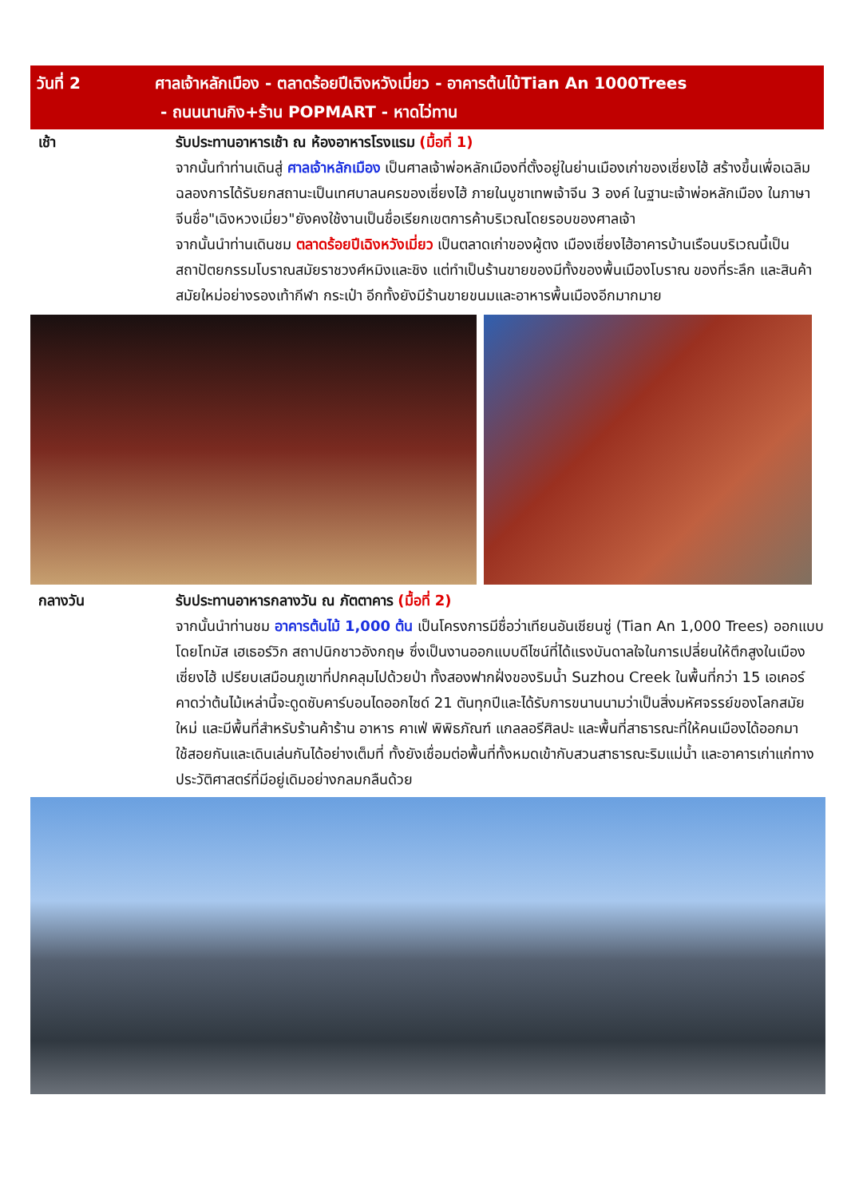วันที่ 2 ศาลเจ้าหลักเมือง - ตลาดร้อยปีเฉิงหวังเมี่ยว - อาคารต้นไม้Tian An 1000Trees
- ถนนนานกิง+ร้าน POPMART - หาดไว่ทาน
เช้า รับประทานอาหารเช้า ณ ห้องอาหารโรงแรม (มื้อที่ 1)
จากนั้นทำท่านเดินสู่ ศาลเจ้าหลักเมือง เป็นศาลเจ้าพ่อหลักเมืองที่ตั้งอยู่ในย่านเมืองเก่าของเซี่ยงไฮ้ สร้างขึ้นเพื่อเฉลิมฉลองการได้รับยกสถานะเป็นเทศบาลนครของเซี่ยงไฮ้ ภายในบูชาเทพเจ้าจีน 3 องค์ ในฐานะเจ้าพ่อหลักเมือง ในภาษาจีนชื่อ"เฉิงหวงเมี่ยว"ยังคงใช้งานเป็นชื่อเรียกเขตการค้าบริเวณโดยรอบของศาลเจ้า
จากนั้นนำท่านเดินชม ตลาดร้อยปีเฉิงหวังเมี่ยว เป็นตลาดเก่าของผู้ตง เมืองเซี่ยงไฮ้อาคารบ้านเรือนบริเวณนี้เป็นสถาปัตยกรรมโบราณสมัยราชวงศ์หมิงและชิง แต่ทำเป็นร้านขายของมีทั้งของพื้นเมืองโบราณ ของที่ระลึก และสินค้าสมัยใหม่อย่างรองเท้ากีฬา กระเป๋า อีกทั้งยังมีร้านขายขนมและอาหารพื้นเมืองอีกมากมาย
กลางวัน รับประทานอาหารกลางวัน ณ ภัตตาคาร (มื้อที่ 2)
จากนั้นนำท่านชม อาคารต้นไม้ 1,000 ต้น เป็นโครงการมีชื่อว่าเทียนอันเชียนซู่ (Tian An 1,000 Trees) ออกแบบโดยโทมัส เฮเธอร์วิก สถาปนิกชาวอังกฤษ ซึ่งเป็นงานออกแบบดีไซน์ที่ได้แรงบันดาลใจในการเปลี่ยนให้ตึกสูงในเมืองเซี่ยงไฮ้ เปรียบเสมือนภูเขาที่ปกคลุมไปด้วยป่า ทั้งสองฟากฝั่งของริมน้ำ Suzhou Creek ในพื้นที่กว่า 15 เอเคอร์ คาดว่าต้นไม้เหล่านี้จะดูดซับคาร์บอนไดออกไซด์ 21 ตันทุกปีและได้รับการขนานนามว่าเป็นสิ่งมหัศจรรย์ของโลกสมัยใหม่ และมีพื้นที่สำหรับร้านค้าร้าน อาหาร คาเฟ่ พิพิธภัณฑ์ แกลลอรีศิลปะ และพื้นที่สาธารณะที่ให้คนเมืองได้ออกมาใช้สอยกันและเดินเล่นกันได้อย่างเต็มที่ ทั้งยังเชื่อมต่อพื้นที่ทั้งหมดเข้ากับสวนสาธารณะริมแม่น้ำ และอาคารเก่าแก่ทางประวัติศาสตร์ที่มีอยู่เดิมอย่างกลมกลืนด้วย